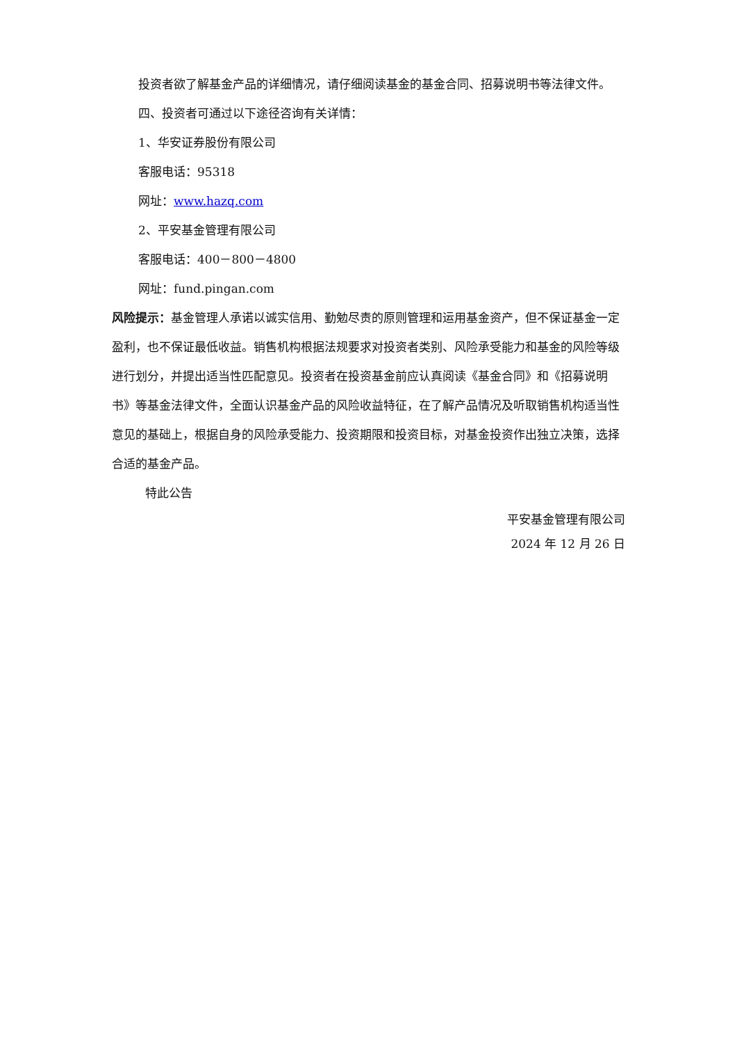投资者欲了解基金产品的详细情况，请仔细阅读基金的基金合同、招募说明书等法律文件。
四、投资者可通过以下途径咨询有关详情：
1、华安证券股份有限公司
客服电话：95318
网址：www.hazq.com
2、平安基金管理有限公司
客服电话：400－800－4800
网址：fund.pingan.com
风险提示：基金管理人承诺以诚实信用、勤勉尽责的原则管理和运用基金资产，但不保证基金一定盈利，也不保证最低收益。销售机构根据法规要求对投资者类别、风险承受能力和基金的风险等级进行划分，并提出适当性匹配意见。投资者在投资基金前应认真阅读《基金合同》和《招募说明书》等基金法律文件，全面认识基金产品的风险收益特征，在了解产品情况及听取销售机构适当性意见的基础上，根据自身的风险承受能力、投资期限和投资目标，对基金投资作出独立决策，选择合适的基金产品。
特此公告
平安基金管理有限公司
2024 年 12 月 26 日